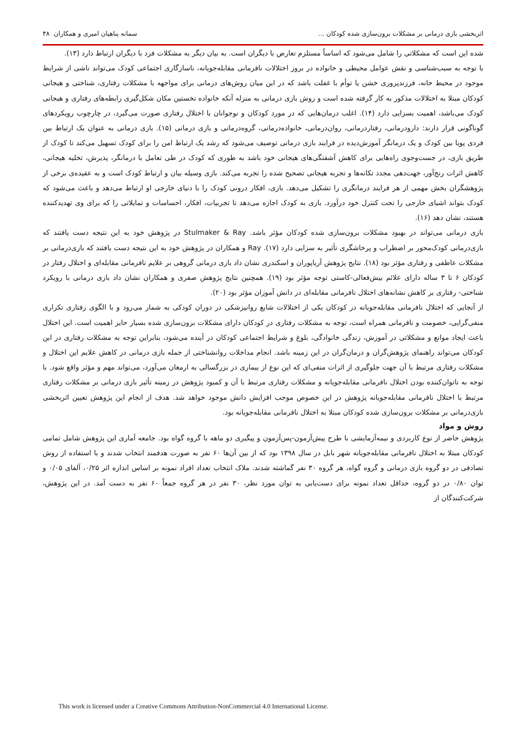اثربخشی بازی درمانی بر مشکلات برون‌سازی شده کودکان ... سمانه پناهیان امیری و همکاران ۴۸
شده این است که مشکلاتی را شامل می‌شود که اساساً مستلزم تعارض با دیگران است. به بیان دیگر به مشکلات فرد با دیگران ارتباط دارد (۱۳).
با توجه به سبب‌شناسی و نقش عوامل محیطی و خانواده در بروز اختلالات نافرمانی مقابله‌جویانه، ناسازگاری اجتماعی کودک می‌تواند ناشی از شرایط موجود در محیط خانه، فرزندپروری خشن یا توأم با غفلت باشد که در این میان روش‌های درمانی برای مواجهه با مشکلات رفتاری، شناختی و هیجانی کودکان مبتلا به اختلالات مذکور به کار گرفته شده است و روش بازی درمانی به منزله آنکه خانواده نخستین مکان شکل‌گیری رابطه‌های رفتاری و هیجانی کودک می‌باشد، اهمیت بسزایی دارد (۱۴). اغلب درمان‌هایی که در مورد کودکان و نوجوانان با اختلال رفتاری صورت می‌گیرد، در چارچوب رویکردهای گوناگونی قرار دارند: دارودرمانی، رفتاردرمانی، روان‌درمانی، خانواده‌درمانی، گروه‌درمانی و بازی درمانی (۱۵). بازی درمانی به عنوان یک ارتباط بین فردی پویا بین کودک و یک درمانگر آموزش‌دیده در فرایند بازی درمانی توصیف می‌شود که رشد یک ارتباط امن را برای کودک تسهیل می‌کند تا کودک از طریق بازی، در جست‌وجوی راه‌هایی برای کاهش آشفتگی‌های هیجانی خود باشد به طوری که کودک در طی تعامل با درمانگر، پذیرش، تخلیه هیجانی، کاهش اثرات رنج‌آور، جهت‌دهی مجدد تکانه‌ها و تجربه هیجانی تصحیح شده را تجربه می‌کند. بازی وسیله بیان و ارتباط کودک است و به عقیده‌ی برخی از پژوهشگران بخش مهمی از هر فرایند درمانگری را تشکیل می‌دهد. بازی، افکار درونی کودک را با دنیای خارجی او ارتباط می‌دهد و باعث می‌شود که کودک بتواند اشیای خارجی را تحت کنترل خود درآورد. بازی به کودک اجازه می‌دهد تا تجربیات، افکار، احساسات و تمایلاتی را که برای وی تهدیدکننده هستند، نشان دهد (۱۶).
بازی درمانی می‌تواند در بهبود مشکلات برون‌سازی شده کودکان مؤثر باشد. Stulmaker & Ray در پژوهش خود به این نتیجه دست یافتند که بازی‌درمانی کودک‌محور بر اضطراب و پرخاشگری تأثیر به سزایی دارد (۱۷). Ray و همکاران در پژوهش خود به این نتیجه دست یافتند که بازی‌درمانی بر مشکلات عاطفی و رفتاری مؤثر بود (۱۸). نتایج پژوهش آریاپوران و اسکندری نشان داد بازی درمانی گروهی بر علایم نافرمانی مقابله‌ای و اختلال رفتار در کودکان ۶ تا ۳ ساله دارای علائم بیش‌فعالی-کاستی توجه مؤثر بود (۱۹). همچنین نتایج پژوهش صفری و همکاران نشان داد بازی درمانی با رویکرد شناختی- رفتاری بر کاهش نشانه‌های اختلال نافرمانی مقابله‌ای در دانش آموزان مؤثر بود (۲۰).
از آنجایی که اختلال نافرمانی مقابله‌جویانه در کودکان یکی از اختلالات شایع روانپزشکی در دوران کودکی به شمار می‌رود و با الگوی رفتاری تکراری منفی‌گرایی، خصومت و نافرمانی همراه است، توجه به مشکلات رفتاری در کودکان دارای مشکلات برون‌سازی شده بسیار حایز اهمیت است. این اختلال باعث ایجاد موانع و مشکلاتی در آموزش، زندگی خانوادگی، بلوغ و شرایط اجتماعی کودکان در آینده می‌شود، بنابراین توجه به مشکلات رفتاری در این کودکان می‌تواند راهنمای پژوهش‌گران و درمان‌گران در این زمینه باشد. انجام مداخلات روانشناختی از جمله بازی درمانی در کاهش علایم این اختلال و مشکلات رفتاری مرتبط با آن جهت جلوگیری از اثرات منفی‌ای که این نوع از بیماری در بزرگسالی به ارمغان می‌آورد، می‌تواند مهم و مؤثر واقع شود. با توجه به ناتوان‌کننده بودن اختلال نافرمانی مقابله‌جویانه و مشکلات رفتاری مرتبط با آن و کمبود پژوهش در زمینه تأثیر بازی درمانی بر مشکلات رفتاری مرتبط با اختلال نافرمانی مقابله‌جویانه پژوهش در این خصوص موجب افزایش دانش موجود خواهد شد. هدف از انجام این پژوهش تعیین اثربخشی بازی‌درمانی بر مشکلات برون‌سازی شده کودکان مبتلا به اختلال نافرمانی مقابله‌جویانه بود.
روش و مواد
پژوهش حاضر از نوع کاربردی و نیمه‌آزمایشی با طرح پیش‌آزمون-پس‌آزمون و پیگیری دو ماهه با گروه گواه بود. جامعه آماری این پژوهش شامل تمامی کودکان مبتلا به اختلال نافرمانی مقابله‌جویانه شهر بابل در سال ۱۳۹۸ بود که از بین آن‌ها ۶۰ نفر به صورت هدفمند انتخاب شدند و با استفاده از روش تصادفی در دو گروه بازی درمانی و گروه گواه، هر گروه ۳۰ نفر گماشته شدند. ملاک انتخاب تعداد افراد نمونه بر اساس اندازه اثر ۰/۲۵، آلفای ۰/۰۵ و توان ۰/۸۰ در دو گروه، حداقل تعداد نمونه برای دست‌یابی به توان مورد نظر، ۳۰ نفر در هر گروه جمعاً ۶۰ نفر به دست آمد. در این پژوهش، شرکت‌کنندگان از
This work is licensed under a Creative Commons Attribution-NonCommercial 4.0 International License.